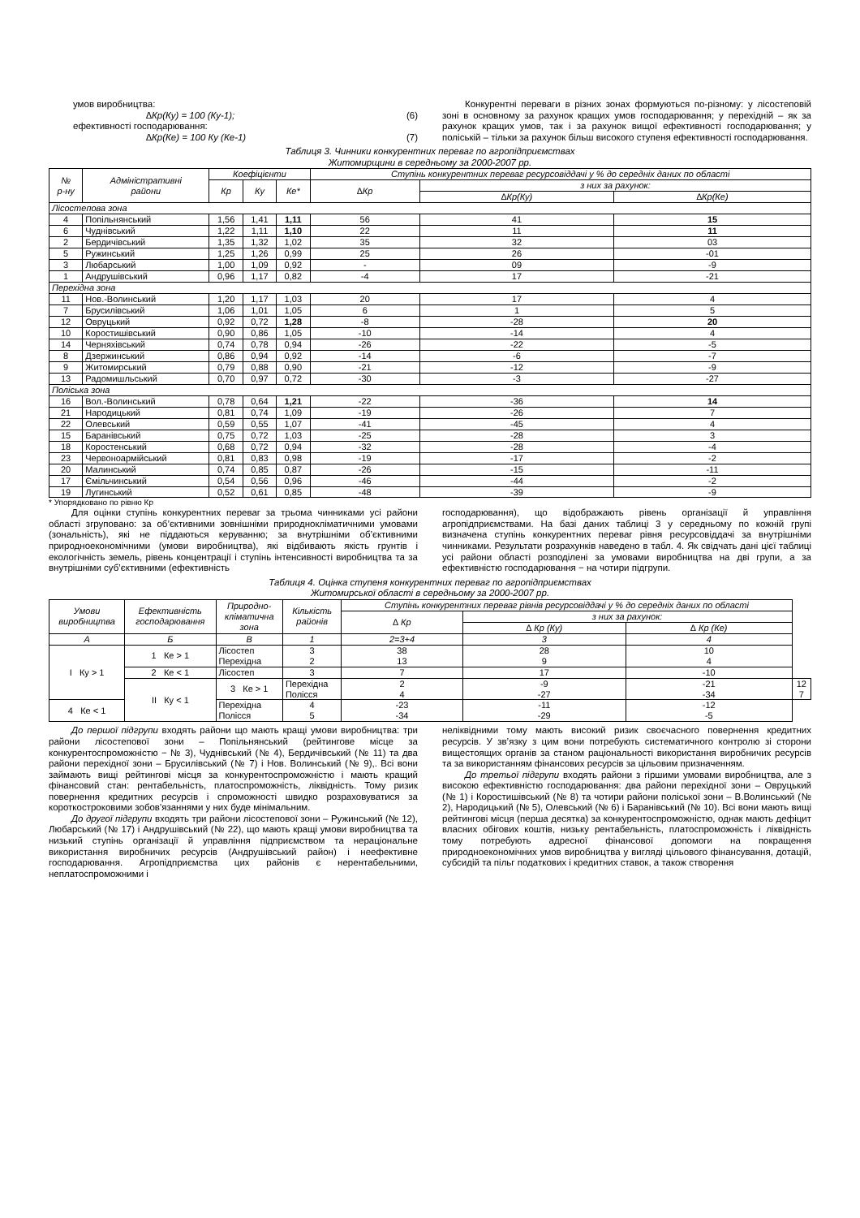умов виробництва:
∆Кр(Ку) = 100 (Ку-1); (6)
ефективності господарювання:
∆Кр(Ке) = 100 Ку (Ке-1) (7)
Конкурентні переваги в різних зонах формуються по-різному: у лісостеповій зоні в основному за рахунок кращих умов господарювання; у перехідній – як за рахунок кращих умов, так і за рахунок вищої ефективності господарювання; у поліській – тільки за рахунок більш високого ступеня ефективності господарювання.
Таблиця 3. Чинники конкурентних переваг по агропідприємствах
Житомирщини в середньому за 2000-2007 рр.
| № р-ну | Адміністративні райони | Коефіцієнти | | | Ступінь конкурентних переваг ресурсовіддачі у % до середніх даних по області | | |
| --- | --- | --- | --- | --- | --- | --- | --- |
| | | Кр | Ку | Ке* | ∆Кр | з них за рахунок: | |
| | | | | | | ∆Кр(Ку) | ∆Кр(Ке) |
| Лісостепова зона | | | | | | | |
| 4 | Попільнянський | 1,56 | 1,41 | 1,11 | 56 | 41 | 15 |
| 6 | Чуднівський | 1,22 | 1,11 | 1,10 | 22 | 11 | 11 |
| 2 | Бердичівський | 1,35 | 1,32 | 1,02 | 35 | 32 | 03 |
| 5 | Ружинський | 1,25 | 1,26 | 0,99 | 25 | 26 | -01 |
| 3 | Любарський | 1,00 | 1,09 | 0,92 | - | 09 | -9 |
| 1 | Андрушівський | 0,96 | 1,17 | 0,82 | -4 | 17 | -21 |
| Перехідна зона | | | | | | | |
| 11 | Нов.-Волинський | 1,20 | 1,17 | 1,03 | 20 | 17 | 4 |
| 7 | Брусилівський | 1,06 | 1,01 | 1,05 | 6 | 1 | 5 |
| 12 | Овруцький | 0,92 | 0,72 | 1,28 | -8 | -28 | 20 |
| 10 | Коростишівський | 0,90 | 0,86 | 1,05 | -10 | -14 | 4 |
| 14 | Черняхівський | 0,74 | 0,78 | 0,94 | -26 | -22 | -5 |
| 8 | Дзержинський | 0,86 | 0,94 | 0,92 | -14 | -6 | -7 |
| 9 | Житомирський | 0,79 | 0,88 | 0,90 | -21 | -12 | -9 |
| 13 | Радомишльський | 0,70 | 0,97 | 0,72 | -30 | -3 | -27 |
| Поліська зона | | | | | | | |
| 16 | Вол.-Волинський | 0,78 | 0,64 | 1,21 | -22 | -36 | 14 |
| 21 | Народицький | 0,81 | 0,74 | 1,09 | -19 | -26 | 7 |
| 22 | Олевський | 0,59 | 0,55 | 1,07 | -41 | -45 | 4 |
| 15 | Баранівський | 0,75 | 0,72 | 1,03 | -25 | -28 | 3 |
| 18 | Коростенський | 0,68 | 0,72 | 0,94 | -32 | -28 | -4 |
| 23 | Червоноармійський | 0,81 | 0,83 | 0,98 | -19 | -17 | -2 |
| 20 | Малинський | 0,74 | 0,85 | 0,87 | -26 | -15 | -11 |
| 17 | Ємільчинський | 0,54 | 0,56 | 0,96 | -46 | -44 | -2 |
| 19 | Лугинський | 0,52 | 0,61 | 0,85 | -48 | -39 | -9 |
* Упорядковано по рівню Кр
Для оцінки ступінь конкурентних переваг за трьома чинниками усі райони області згруповано: за об’єктивними зовнішніми природнокліматичними умовами (зональність), які не піддаються керуванню; за внутрішніми об’єктивними природноекономічними (умови виробництва), які відбивають якість грунтів і екологічність земель, рівень концентрації і ступінь інтенсивності виробництва та за внутрішніми суб’єктивними (ефективність
господарювання), що відображають рівень організації й управління агропідприємствами. На базі даних таблиці 3 у середньому по кожній групі визначена ступінь конкурентних переваг рівня ресурсовіддачі за внутрішніми чинниками. Результати розрахунків наведено в табл. 4. Як свідчать дані цієї таблиці усі райони області розподілені за умовами виробництва на дві групи, а за ефективністю господарювання − на чотири підгрупи.
Таблиця 4. Оцінка ступеня конкурентних переваг по агропідприємствах
Житомирської області в середньому за 2000-2007 рр.
| Умови виробництва | Ефективність господарювання | Природно- кліматична зона | Кількість районів | Ступінь конкурентних переваг рівнів ресурсовіддачі у % до середніх даних по області | | | |
| --- | --- | --- | --- | --- | --- | --- | --- |
| | | | | ∆ Кр | з них за рахунок: | | |
| | | | | | ∆ Кр (Ку) | ∆ Кр (Ке) | |
| А | Б | В | 1 | 2=3+4 | 3 | 4 | |
| I Ку > 1 | 1 Ке > 1 | Лісостеп Перехідна | 3 2 | 38 13 | 28 9 | 10 4 | |
| | 2 Ке < 1 | Лісостеп | 3 | 7 | 17 | -10 | |
| | II Ку < 1 | 3 Ке > 1 | Перехідна Полісся | 2 4 | -9 -27 | -21 -34 | 12 7 |
| 4 Ке < 1 | | Перехідна Полісся | 4 5 | -23 -34 | -11 -29 | -12 -5 | |
До першої підгрупи входять райони що мають кращі умови виробництва: три райони лісостепової зони – Попільнянський (рейтингове місце за конкурентоспроможністю − № 3), Чуднівський (№ 4), Бердичівський (№ 11) та два райони перехідної зони – Брусилівський (№ 7) і Нов. Волинський (№ 9),. Всі вони займають вищі рейтингові місця за конкурентоспроможністю і мають кращий фінансовий стан: рентабельність, платоспроможність, ліквідність. Тому ризик повернення кредитних ресурсів і спроможності швидко розраховуватися за короткостроковими зобов'язаннями у них буде мінімальним.
До другої підгрупи входять три райони лісостепової зони – Ружинський (№ 12), Любарський (№ 17) і Андрушівський (№ 22), що мають кращі умови виробництва та низький ступінь організації й управління підприємством та нераціональне використання виробничих ресурсів (Андрушівський район) і неефективне господарювання. Агропідприємства цих районів є нерентабельними, неплатоспроможними і
неліквідними тому мають високий ризик своєчасного повернення кредитних ресурсів. У зв’язку з цим вони потребують систематичного контролю зі сторони вищестоящих органів за станом раціональності використання виробничих ресурсів та за використанням фінансових ресурсів за цільовим призначенням.
До третьої підгрупи входять райони з гіршими умовами виробництва, але з високою ефективністю господарювання: два райони перехідної зони – Овруцький (№ 1) і Коростишівський (№ 8) та чотири райони поліської зони – В.Волинський (№ 2), Народицький (№ 5), Олевський (№ 6) і Баранівський (№ 10). Всі вони мають вищі рейтингові місця (перша десятка) за конкурентоспроможністю, однак мають дефіцит власних обігових коштів, низьку рентабельність, платоспроможність і ліквідність тому потребують адресної фінансової допомоги на покращення природноекономічних умов виробництва у вигляді цільового фінансування, дотацій, субсидій та пільг податкових і кредитних ставок, а також створення